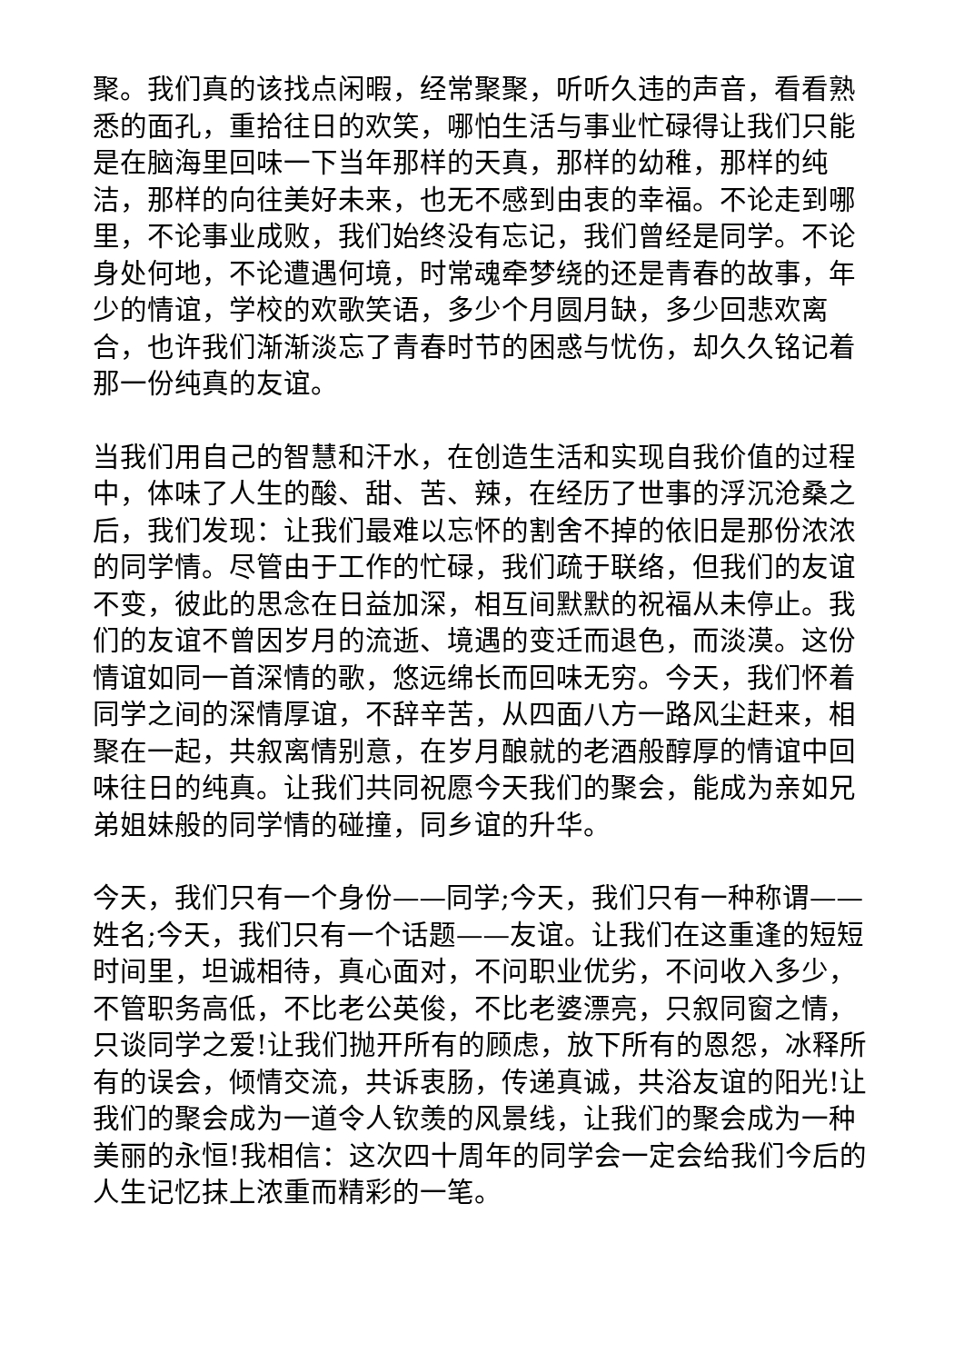聚。我们真的该找点闲暇，经常聚聚，听听久违的声音，看看熟悉的面孔，重拾往日的欢笑，哪怕生活与事业忙碌得让我们只能是在脑海里回味一下当年那样的天真，那样的幼稚，那样的纯洁，那样的向往美好未来，也无不感到由衷的幸福。不论走到哪里，不论事业成败，我们始终没有忘记，我们曾经是同学。不论身处何地，不论遭遇何境，时常魂牵梦绕的还是青春的故事，年少的情谊，学校的欢歌笑语，多少个月圆月缺，多少回悲欢离合，也许我们渐渐淡忘了青春时节的困惑与忧伤，却久久铭记着那一份纯真的友谊。
当我们用自己的智慧和汗水，在创造生活和实现自我价值的过程中，体味了人生的酸、甜、苦、辣，在经历了世事的浮沉沧桑之后，我们发现：让我们最难以忘怀的割舍不掉的依旧是那份浓浓的同学情。尽管由于工作的忙碌，我们疏于联络，但我们的友谊不变，彼此的思念在日益加深，相互间默默的祝福从未停止。我们的友谊不曾因岁月的流逝、境遇的变迁而退色，而淡漠。这份情谊如同一首深情的歌，悠远绵长而回味无穷。今天，我们怀着同学之间的深情厚谊，不辞辛苦，从四面八方一路风尘赶来，相聚在一起，共叙离情别意，在岁月酿就的老酒般醇厚的情谊中回味往日的纯真。让我们共同祝愿今天我们的聚会，能成为亲如兄弟姐妹般的同学情的碰撞，同乡谊的升华。
今天，我们只有一个身份——同学;今天，我们只有一种称谓——姓名;今天，我们只有一个话题——友谊。让我们在这重逢的短短时间里，坦诚相待，真心面对，不问职业优劣，不问收入多少，不管职务高低，不比老公英俊，不比老婆漂亮，只叙同窗之情，只谈同学之爱!让我们抛开所有的顾虑，放下所有的恩怨，冰释所有的误会，倾情交流，共诉衷肠，传递真诚，共浴友谊的阳光!让我们的聚会成为一道令人钦羡的风景线，让我们的聚会成为一种美丽的永恒!我相信：这次四十周年的同学会一定会给我们今后的人生记忆抹上浓重而精彩的一笔。